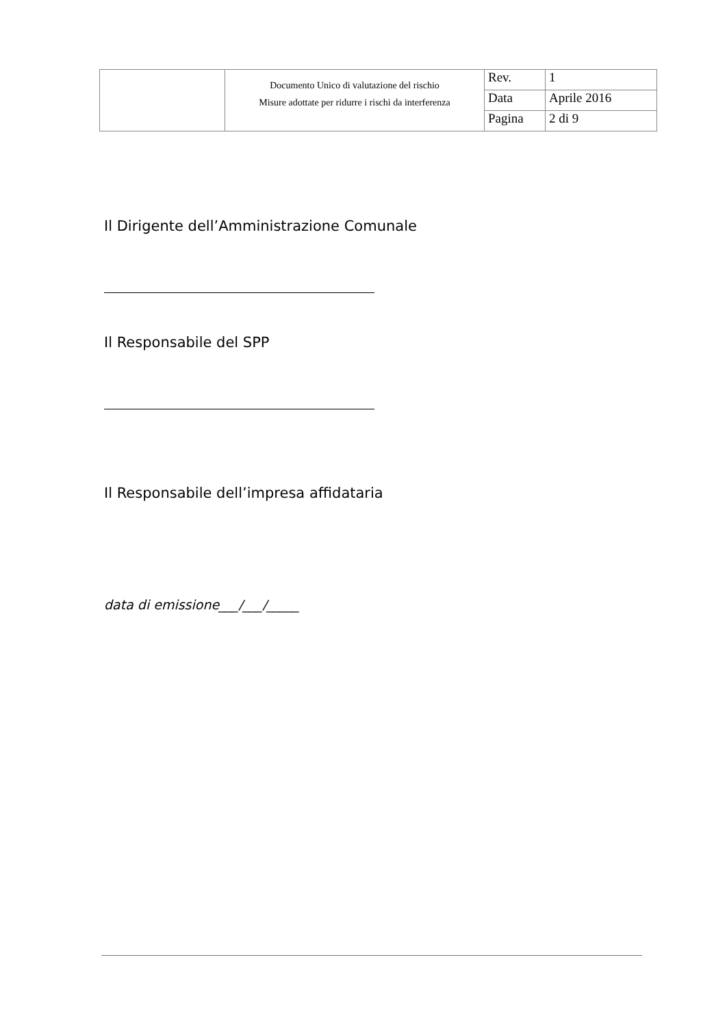| | Documento Unico di valutazione del rischio Misure adottate per ridurre i rischi da interferenza | Rev. | 1 |
| | | Data | Aprile 2016 |
| | | Pagina | 2 di 9 |
Il Dirigente dell’Amministrazione Comunale
Il Responsabile del SPP
Il Responsabile dell’impresa affidataria
data di emissione___/___/_____